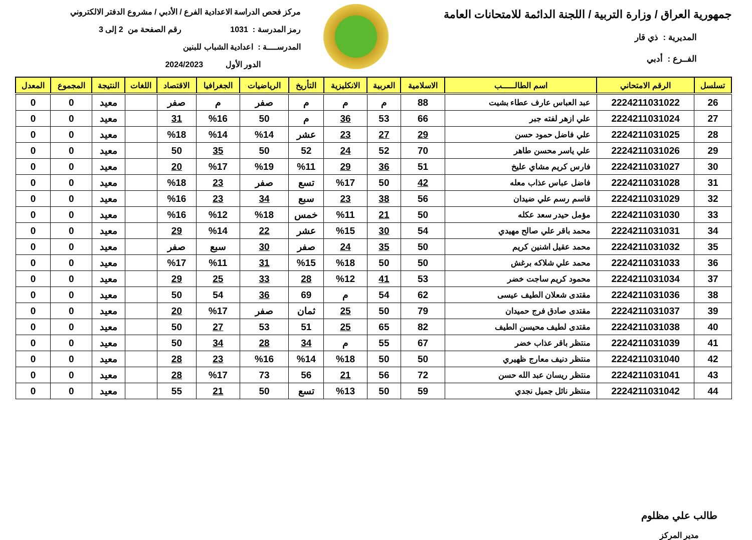جمهورية العراق / وزارة التربية / اللجنة الدائمة للامتحانات العامة
المديرية : ذي قار
الفــرع : أدبي
مركز فحص الدراسة الاعدادية الفرع / الأدبي / مشروع الدفتر الالكتروني
رمز المدرسة : 1031 رقم الصفحة من 2 إلى 3
المدرســــة : اعدادية الشباب للبنين
الدور الأول 2024/2023
| تسلسل | الرقم الامتحاني | اسم الطالـــــب | الاسلامية | العربية | الانكليزية | التأريخ | الرياضيات | الجغرافيا | الاقتصاد | اللغات | النتيجة | المجموع | المعدل |
| --- | --- | --- | --- | --- | --- | --- | --- | --- | --- | --- | --- | --- | --- |
| 26 | 2224211031022 | عبد العباس عارف عطاء بشيت | 88 | م | م | م | صفر | م | صفر | | معيد | 0 | 0 |
| 27 | 2224211031024 | علي ازهر لفته جبر | 66 | 53 | 36 | م | 50 | %16 | 31 | | معيد | 0 | 0 |
| 28 | 2224211031025 | علي فاضل حمود حسن | 29 | 27 | 23 | عشر | %14 | %14 | %18 | | معيد | 0 | 0 |
| 29 | 2224211031026 | علي ياسر محسن طاهر | 70 | 52 | 24 | 52 | 50 | 35 | 50 | | معيد | 0 | 0 |
| 30 | 2224211031027 | فارس كريم مشاي عليخ | 51 | 36 | 29 | %11 | %19 | %17 | 20 | | معيد | 0 | 0 |
| 31 | 2224211031028 | فاضل عباس عذاب معله | 42 | 50 | %17 | تسع | صفر | 23 | %18 | | معيد | 0 | 0 |
| 32 | 2224211031029 | قاسم رسم علي ضيدان | 56 | 38 | 23 | سبع | 34 | 23 | %16 | | معيد | 0 | 0 |
| 33 | 2224211031030 | مؤمل حيدر سعد عكله | 50 | 21 | %11 | خمس | %18 | %12 | %16 | | معيد | 0 | 0 |
| 34 | 2224211031031 | محمد باقر علي صالح مهيدي | 54 | 30 | %15 | عشر | 22 | %14 | 29 | | معيد | 0 | 0 |
| 35 | 2224211031032 | محمد عقيل اشنين كريم | 50 | 35 | 24 | صفر | 30 | سبع | صفر | | معيد | 0 | 0 |
| 36 | 2224211031033 | محمد علي شلاكه برغش | 50 | 50 | %18 | %15 | 31 | %11 | %17 | | معيد | 0 | 0 |
| 37 | 2224211031034 | محمود كريم ساجت خضر | 53 | 41 | %12 | 28 | 33 | 25 | 29 | | معيد | 0 | 0 |
| 38 | 2224211031036 | مقتدى شعلان الطيف عيسى | 62 | 54 | م | 69 | 36 | 54 | 50 | | معيد | 0 | 0 |
| 39 | 2224211031037 | مقتدى صادق فرج حميدان | 79 | 50 | 25 | ثمان | صفر | %17 | 20 | | معيد | 0 | 0 |
| 40 | 2224211031038 | مقتدى لطيف محيسن الطيف | 82 | 65 | 25 | 51 | 53 | 27 | 50 | | معيد | 0 | 0 |
| 41 | 2224211031039 | منتظر باقر عذاب خضر | 67 | 55 | م | 34 | 28 | 34 | 50 | | معيد | 0 | 0 |
| 42 | 2224211031040 | منتظر دنيف معارج ظهيري | 50 | 50 | %18 | %14 | %16 | 23 | 28 | | معيد | 0 | 0 |
| 43 | 2224211031041 | منتظر ريسان عبد الله حسن | 72 | 56 | 21 | 56 | 73 | %17 | 28 | | معيد | 0 | 0 |
| 44 | 2224211031042 | منتظر نائل جميل نجدي | 59 | 50 | %13 | تسع | 50 | 21 | 55 | | معيد | 0 | 0 |
طالب علي مظلوم
مدير المركز